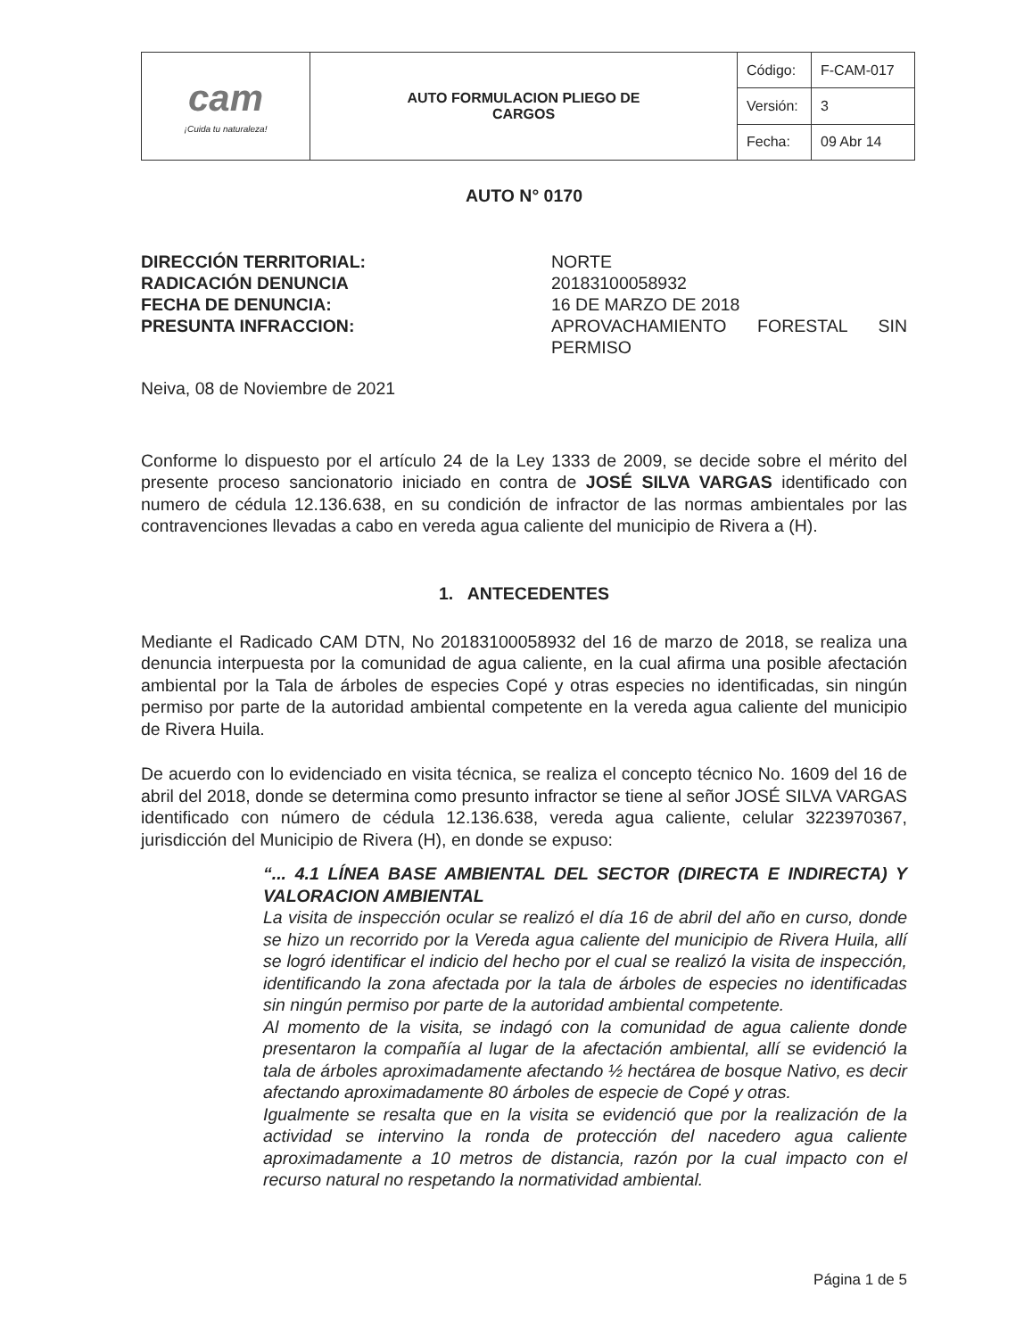| cam ¡Cuida tu naturaleza! | AUTO FORMULACION PLIEGO DE CARGOS | Código: | F-CAM-017 |
| | | Versión: | 3 |
| | | Fecha: | 09 Abr 14 |
AUTO N° 0170
DIRECCIÓN TERRITORIAL:
RADICACIÓN DENUNCIA
FECHA DE DENUNCIA:
PRESUNTA INFRACCION:
NORTE
20183100058932
16 DE MARZO DE 2018
APROVACHAMIENTO FORESTAL SIN PERMISO
Neiva, 08 de Noviembre de 2021
Conforme lo dispuesto por el artículo 24 de la Ley 1333 de 2009, se decide sobre el mérito del presente proceso sancionatorio iniciado en contra de JOSÉ SILVA VARGAS identificado con numero de cédula 12.136.638, en su condición de infractor de las normas ambientales por las contravenciones llevadas a cabo en vereda agua caliente del municipio de Rivera a (H).
1. ANTECEDENTES
Mediante el Radicado CAM DTN, No 20183100058932 del 16 de marzo de 2018, se realiza una denuncia interpuesta por la comunidad de agua caliente, en la cual afirma una posible afectación ambiental por la Tala de árboles de especies Copé y otras especies no identificadas, sin ningún permiso por parte de la autoridad ambiental competente en la vereda agua caliente del municipio de Rivera Huila.
De acuerdo con lo evidenciado en visita técnica, se realiza el concepto técnico No. 1609 del 16 de abril del 2018, donde se determina como presunto infractor se tiene al señor JOSÉ SILVA VARGAS identificado con número de cédula 12.136.638, vereda agua caliente, celular 3223970367, jurisdicción del Municipio de Rivera (H), en donde se expuso:
“... 4.1 LÍNEA BASE AMBIENTAL DEL SECTOR (DIRECTA E INDIRECTA) Y VALORACION AMBIENTAL
La visita de inspección ocular se realizó el día 16 de abril del año en curso, donde se hizo un recorrido por la Vereda agua caliente del municipio de Rivera Huila, allí se logró identificar el indicio del hecho por el cual se realizó la visita de inspección, identificando la zona afectada por la tala de árboles de especies no identificadas sin ningún permiso por parte de la autoridad ambiental competente.
Al momento de la visita, se indagó con la comunidad de agua caliente donde presentaron la compañía al lugar de la afectación ambiental, allí se evidenció la tala de árboles aproximadamente afectando ½ hectárea de bosque Nativo, es decir afectando aproximadamente 80 árboles de especie de Copé y otras.
Igualmente se resalta que en la visita se evidenció que por la realización de la actividad se intervino la ronda de protección del nacedero agua caliente aproximadamente a 10 metros de distancia, razón por la cual impacto con el recurso natural no respetando la normatividad ambiental.
Página 1 de 5